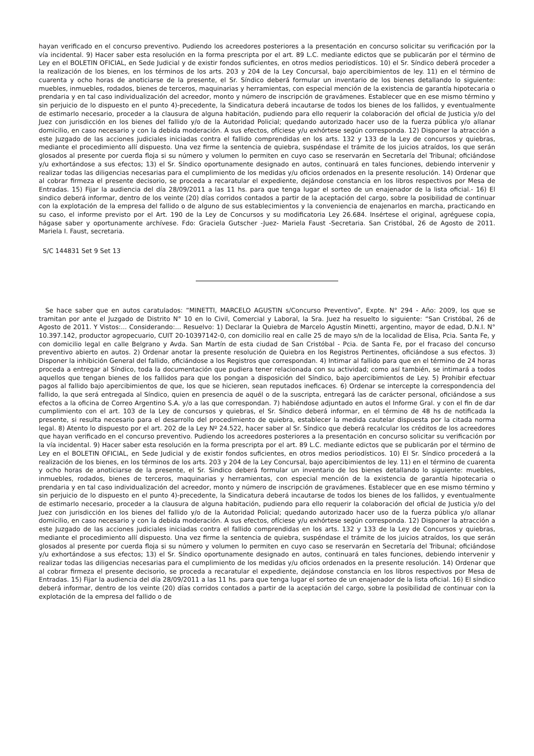hayan verificado en el concurso preventivo. Pudiendo los acreedores posteriores a la presentación en concurso solicitar su verificación por la vía incidental. 9) Hacer saber esta resolución en la forma prescripta por el art. 89 L.C. mediante edictos que se publicarán por el término de Ley en el BOLETIN OFICIAL, en Sede Judicial y de existir fondos suficientes, en otros medios periodísticos. 10) el Sr. Síndico deberá proceder a la realización de los bienes, en los términos de los arts. 203 y 204 de la Ley Concursal, bajo apercibimientos de ley. 11) en el término de cuarenta y ocho horas de anoticiarse de la presente, el Sr. Síndico deberá formular un inventario de los bienes detallando lo siguiente: muebles, inmuebles, rodados, bienes de terceros, maquinarias y herramientas, con especial mención de la existencia de garantía hipotecaria o prendaria y en tal caso individualización del acreedor, monto y número de inscripción de gravámenes. Establecer que en ese mismo término y sin perjuicio de lo dispuesto en el punto 4)-precedente, la Sindicatura deberá incautarse de todos los bienes de los fallidos, y eventualmente de estimarlo necesario, proceder a la clausura de alguna habitación, pudiendo para ello requerir la colaboración del oficial de Justicia y/o del Juez con jurisdicción en los bienes del fallido y/o de la Autoridad Policial; quedando autorizado hacer uso de la fuerza pública y/o allanar domicilio, en caso necesario y con la debida moderación. A sus efectos, ofíciese y/u exhórtese según corresponda. 12) Disponer la atracción a este Juzgado de las acciones judiciales iniciadas contra el fallido comprendidas en los arts. 132 y 133 de la Ley de concursos y quiebras, mediante el procedimiento allí dispuesto. Una vez firme la sentencia de quiebra, suspéndase el trámite de los juicios atraídos, los que serán glosados al presente por cuerda floja si su número y volumen lo permiten en cuyo caso se reservarán en Secretaría del Tribunal; oficiándose y/u exhortándose a sus efectos; 13) el Sr. Síndico oportunamente designado en autos, continuará en tales funciones, debiendo intervenir y realizar todas las diligencias necesarias para el cumplimiento de los medidas y/u oficios ordenados en la presente resolución. 14) Ordenar que al cobrar firmeza el presente decisorio, se proceda a recaratular el expediente, dejándose constancia en los libros respectivos por Mesa de Entradas. 15) Fijar la audiencia del día 28/09/2011 a las 11 hs. para que tenga lugar el sorteo de un enajenador de la lista oficial.- 16) El sindico deberá informar, dentro de los veinte (20) días corridos contados a partir de la aceptación del cargo, sobre la posibilidad de continuar con la explotación de la empresa del fallido o de alguno de sus establecimientos y la conveniencia de enajenarlos en marcha, practicando en su caso, el informe previsto por el Art. 190 de la Ley de Concursos y su modificatoria Ley 26.684. Insértese el original, agréguese copia, hágase saber y oportunamente archívese. Fdo: Graciela Gutscher -Juez- Mariela Faust -Secretaria. San Cristóbal, 26 de Agosto de 2011. Mariela I. Faust, secretaria.
S/C 144831 Set 9 Set 13
Se hace saber que en autos caratulados: “MINETTI, MARCELO AGUSTIN s/Concurso Preventivo”, Expte. N° 294 - Año: 2009, los que se tramitan por ante el Juzgado de Distrito N° 10 en lo Civil, Comercial y Laboral, la Sra. Juez ha resuelto lo siguiente: “San Cristóbal, 26 de Agosto de 2011. Y Vistos:... Considerando:... Resuelvo: 1) Declarar la Quiebra de Marcelo Agustín Minetti, argentino, mayor de edad, D.N.I. N° 10.397.142, productor agropecuario, CUIT 20-10397142-0, con domicilio real en calle 25 de mayo s/n de la localidad de Elisa, Pcia. Santa Fe, y con domicilio legal en calle Belgrano y Avda. San Martín de esta ciudad de San Cristóbal - Pcia. de Santa Fe, por el fracaso del concurso preventivo abierto en autos. 2) Ordenar anotar la presente resolución de Quiebra en los Registros Pertinentes, oficiándose a sus efectos. 3) Disponer la inhibición General del fallido, oficiándose a los Registros que correspondan. 4) Intimar al fallido para que en el término de 24 horas proceda a entregar al Síndico, toda la documentación que pudiera tener relacionada con su actividad; como así también, se intimará a todos aquellos que tengan bienes de los fallidos para que los pongan a disposición del Síndico, bajo apercibimientos de Ley. 5) Prohibir efectuar pagos al fallido bajo apercibimientos de que, los que se hicieren, sean reputados ineficaces. 6) Ordenar se intercepte la correspondencia del fallido, la que será entregada al Síndico, quien en presencia de aquél o de la suscripta, entregará las de carácter personal, oficiándose a sus efectos a la oficina de Correo Argentino S.A. y/o a las que correspondan. 7) habiéndose adjuntado en autos el Informe Gral. y con el fin de dar cumplimiento con el art. 103 de la Ley de concursos y quiebras, el Sr. Síndico deberá informar, en el término de 48 hs de notificada la presente, si resulta necesario para el desarrollo del procedimiento de quiebra, establecer la medida cautelar dispuesta por la citada norma legal. 8) Atento lo dispuesto por el art. 202 de la Ley Nº 24.522, hacer saber al Sr. Síndico que deberá recalcular los créditos de los acreedores que hayan verificado en el concurso preventivo. Pudiendo los acreedores posteriores a la presentación en concurso solicitar su verificación por la vía incidental. 9) Hacer saber esta resolución en la forma prescripta por el art. 89 L.C. mediante edictos que se publicarán por el término de Ley en el BOLETIN OFICIAL, en Sede Judicial y de existir fondos suficientes, en otros medios periodísticos. 10) El Sr. Síndico procederá a la realización de los bienes, en los términos de los arts. 203 y 204 de la Ley Concursal, bajo apercibimientos de ley. 11) en el término de cuarenta y ocho horas de anoticiarse de la presente, el Sr. Sindico deberá formular un inventario de los bienes detallando lo siguiente: muebles, inmuebles, rodados, bienes de terceros, maquinarias y herramientas, con especial mención de la existencia de garantía hipotecaria o prendaria y en tal caso individualización del acreedor, monto y número de inscripción de gravámenes. Establecer que en ese mismo término y sin perjuicio de lo dispuesto en el punto 4)-precedente, la Sindicatura deberá incautarse de todos los bienes de los fallidos, y eventualmente de estimarlo necesario, proceder a la clausura de alguna habitación, pudiendo para ello requerir la colaboración del oficial de Justicia y/o del Juez con jurisdicción en los bienes del fallido y/o de la Autoridad Policial; quedando autorizado hacer uso de la fuerza pública y/o allanar domicilio, en caso necesario y con la debida moderación. A sus efectos, ofíciese y/u exhórtese según corresponda. 12) Disponer la atracción a este Juzgado de las acciones judiciales iniciadas contra el fallido comprendidas en los arts. 132 y 133 de la Ley de Concursos y quiebras, mediante el procedimiento allí dispuesto. Una vez firme la sentencia de quiebra, suspéndase el trámite de los juicios atraídos, los que serán glosados al presente por cuerda floja si su número y volumen lo permiten en cuyo caso se reservarán en Secretaría del Tribunal; oficiándose y/u exhortándose a sus efectos; 13) el Sr. Síndico oportunamente designado en autos, continuará en tales funciones, debiendo intervenir y realizar todas las diligencias necesarias para el cumplimiento de los medidas y/u oficios ordenados en la presente resolución. 14) Ordenar que al cobrar firmeza el presente decisorio, se proceda a recaratular el expediente, dejándose constancia en los libros respectivos por Mesa de Entradas. 15) Fijar la audiencia del día 28/09/2011 a las 11 hs. para que tenga lugar el sorteo de un enajenador de la lista oficial. 16) El síndico deberá informar, dentro de los veinte (20) días corridos contados a partir de la aceptación del cargo, sobre la posibilidad de continuar con la explotación de la empresa del fallido o de